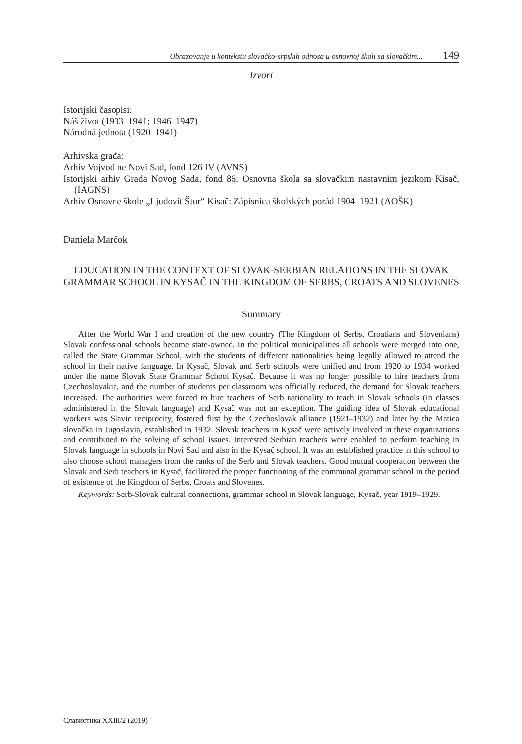Obrazovanje u kontekstu slovačko-srpskih odnosa u osnovnoj školi sa slovačkim... 149
Izvori
Istorijski časopisi:
Náš život (1933–1941; 1946–1947)
Národná jednota (1920–1941)
Arhivska građa:
Arhiv Vojvodine Novi Sad, fond 126 IV (AVNS)
Istorijski arhiv Grada Novog Sada, fond 86: Osnovna škola sa slovačkim nastavnim jezikom Kisač, (IAGNS)
Arhiv Osnovne škole „Ljudovit Štur“ Kisač: Zápisnica školských porád 1904–1921 (AOŠK)
Daniela Marčok
EDUCATION IN THE CONTEXT OF SLOVAK-SERBIAN RELATIONS IN THE SLOVAK GRAMMAR SCHOOL IN KYSAČ IN THE KINGDOM OF SERBS, CROATS AND SLOVENES
Summary
After the World War I and creation of the new country (The Kingdom of Serbs, Croatians and Slovenians) Slovak confessional schools become state-owned. In the political municipalities all schools were merged into one, called the State Grammar School, with the students of different nationalities being legally allowed to attend the school in their native language. In Kysač, Slovak and Serb schools were unified and from 1920 to 1934 worked under the name Slovak State Grammar School Kysač. Because it was no longer possible to hire teachers from Czechoslovakia, and the number of students per classroom was officially reduced, the demand for Slovak teachers increased. The authorities were forced to hire teachers of Serb nationality to teach in Slovak schools (in classes administered in the Slovak language) and Kysač was not an exception. The guiding idea of Slovak educational workers was Slavic reciprocity, fostered first by the Czechoslovak alliance (1921–1932) and later by the Matica slovačka in Jugoslavia, established in 1932. Slovak teachers in Kysač were actively involved in these organizations and contributed to the solving of school issues. Interested Serbian teachers were enabled to perform teaching in Slovak language in schools in Novi Sad and also in the Kysač school. It was an established practice in this school to also choose school managers from the ranks of the Serb and Slovak teachers. Good mutual cooperation between the Slovak and Serb teachers in Kysač, facilitated the proper functioning of the communal grammar school in the period of existence of the Kingdom of Serbs, Croats and Slovenes.
Keywords: Serb-Slovak cultural connections, grammar school in Slovak language, Kysač, year 1919–1929.
Славистика XXIII/2 (2019)